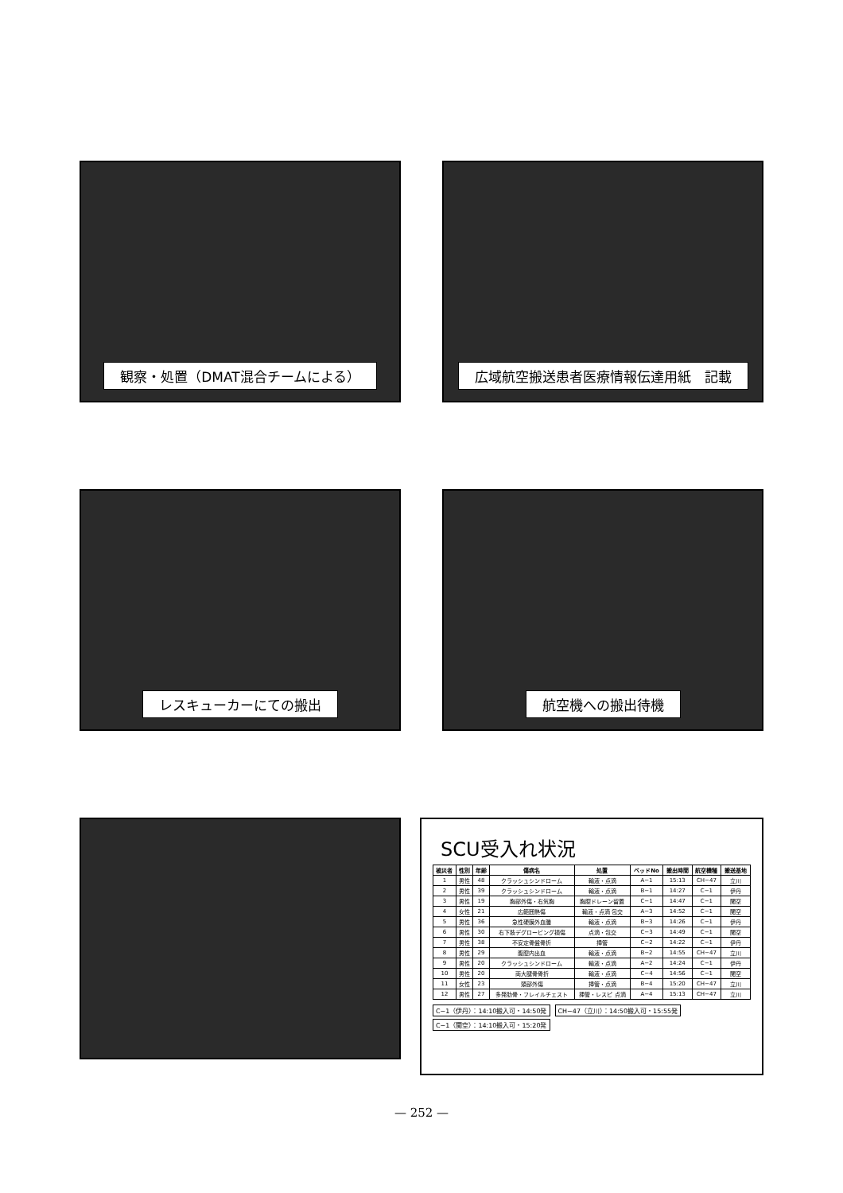観察・処置（DMAT混合チームによる） 広域航空搬送患者医療情報伝達用紙　記載
レスキューカーにての搬出 航空機への搬出待機
SCU受入れ状況
| 被災者 | 性別 | 年齢 | 傷病名 | 処置 | ベッドNo | 搬出時間 | 航空機種 | 搬送基地 |
| --- | --- | --- | --- | --- | --- | --- | --- | --- |
| 1 | 男性 | 48 | クラッシュシンドローム | 輸液・点滴 | A−1 | 15:13 | CH−47 | 立川 |
| 2 | 男性 | 39 | クラッシュシンドローム | 輸液・点滴 | B−1 | 14:27 | C−1 | 伊丹 |
| 3 | 男性 | 19 | 胸部外傷・右気胸 | 胸腔ドレーン留置 | C−1 | 14:47 | C−1 | 関空 |
| 4 | 女性 | 21 | 広範囲熱傷 | 輸液・点滴 包交 | A−3 | 14:52 | C−1 | 関空 |
| 5 | 男性 | 36 | 急性硬膜外血腫 | 輸液・点滴 | B−3 | 14:26 | C−1 | 伊丹 |
| 6 | 男性 | 30 | 右下肢デグロービング損傷 | 点滴・包交 | C−3 | 14:49 | C−1 | 関空 |
| 7 | 男性 | 38 | 不安定骨盤骨折 | 挿管 | C−2 | 14:22 | C−1 | 伊丹 |
| 8 | 男性 | 29 | 腹腔内出血 | 輸液・点滴 | B−2 | 14:55 | CH−47 | 立川 |
| 9 | 男性 | 20 | クラッシュシンドローム | 輸液・点滴 | A−2 | 14:24 | C−1 | 伊丹 |
| 10 | 男性 | 20 | 両大腿骨骨折 | 輸液・点滴 | C−4 | 14:56 | C−1 | 関空 |
| 11 | 女性 | 23 | 頭部外傷 | 挿管・点滴 | B−4 | 15:20 | CH−47 | 立川 |
| 12 | 男性 | 27 | 多発肋骨・フレイルチェスト | 挿管・レスピ 点滴 | A−4 | 15:13 | CH−47 | 立川 |
C−1（伊丹）：14:10搬入可・14:50発
C−1（関空）：14:10搬入可・15:20発
CH−47（立川）：14:50搬入可・15:55発
— 252 —